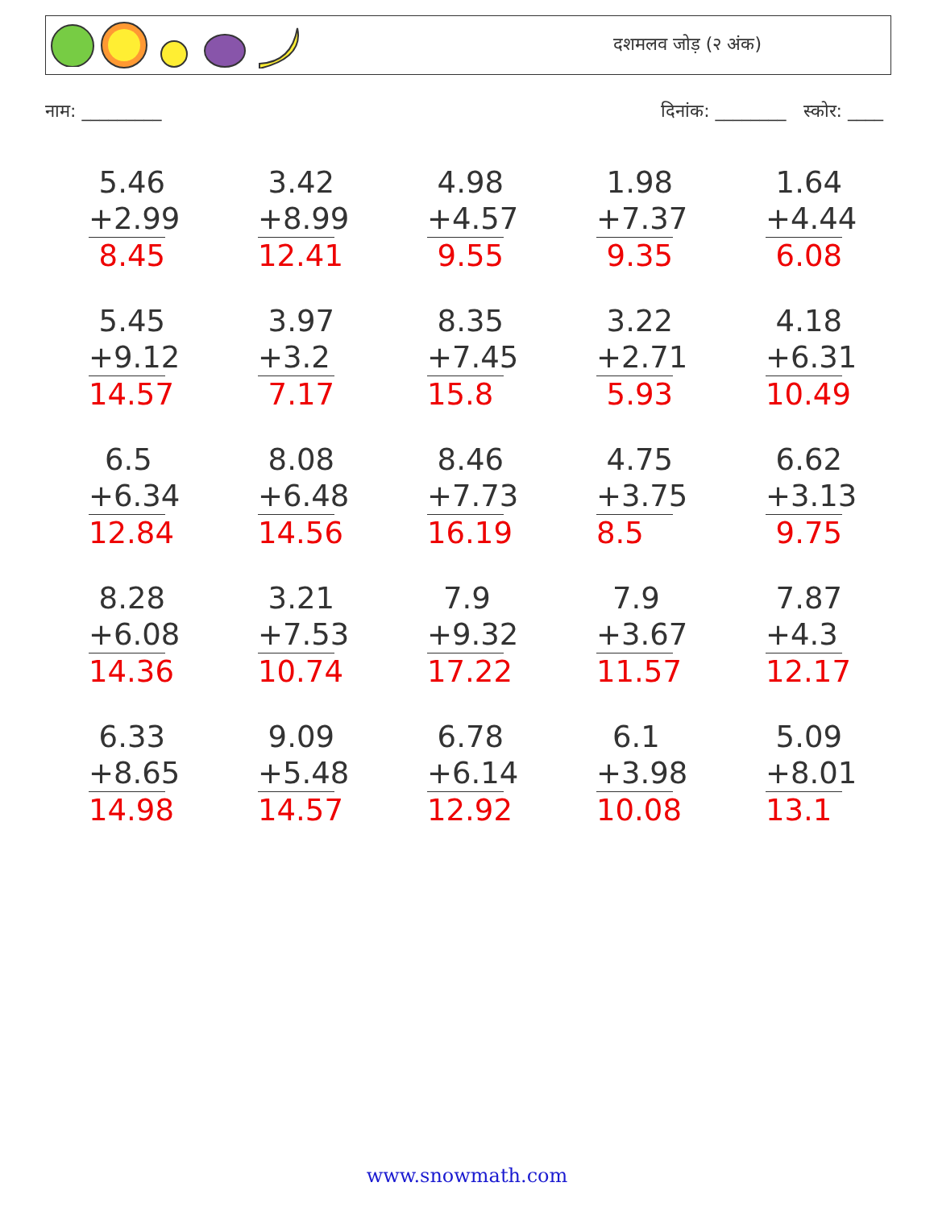दशमलव जोड़ (२ अंक)
नाम: _________ दिनांक: ________ स्कोर: ____
5.46
+2.99
8.45
3.42
+8.99
12.41
4.98
+4.57
9.55
1.98
+7.37
9.35
1.64
+4.44
6.08
5.45
+9.12
14.57
3.97
+3.2
7.17
8.35
+7.45
15.8
3.22
+2.71
5.93
4.18
+6.31
10.49
6.5
+6.34
12.84
8.08
+6.48
14.56
8.46
+7.73
16.19
4.75
+3.75
8.5
6.62
+3.13
9.75
8.28
+6.08
14.36
3.21
+7.53
10.74
7.9
+9.32
17.22
7.9
+3.67
11.57
7.87
+4.3
12.17
6.33
+8.65
14.98
9.09
+5.48
14.57
6.78
+6.14
12.92
6.1
+3.98
10.08
5.09
+8.01
13.1
www.snowmath.com